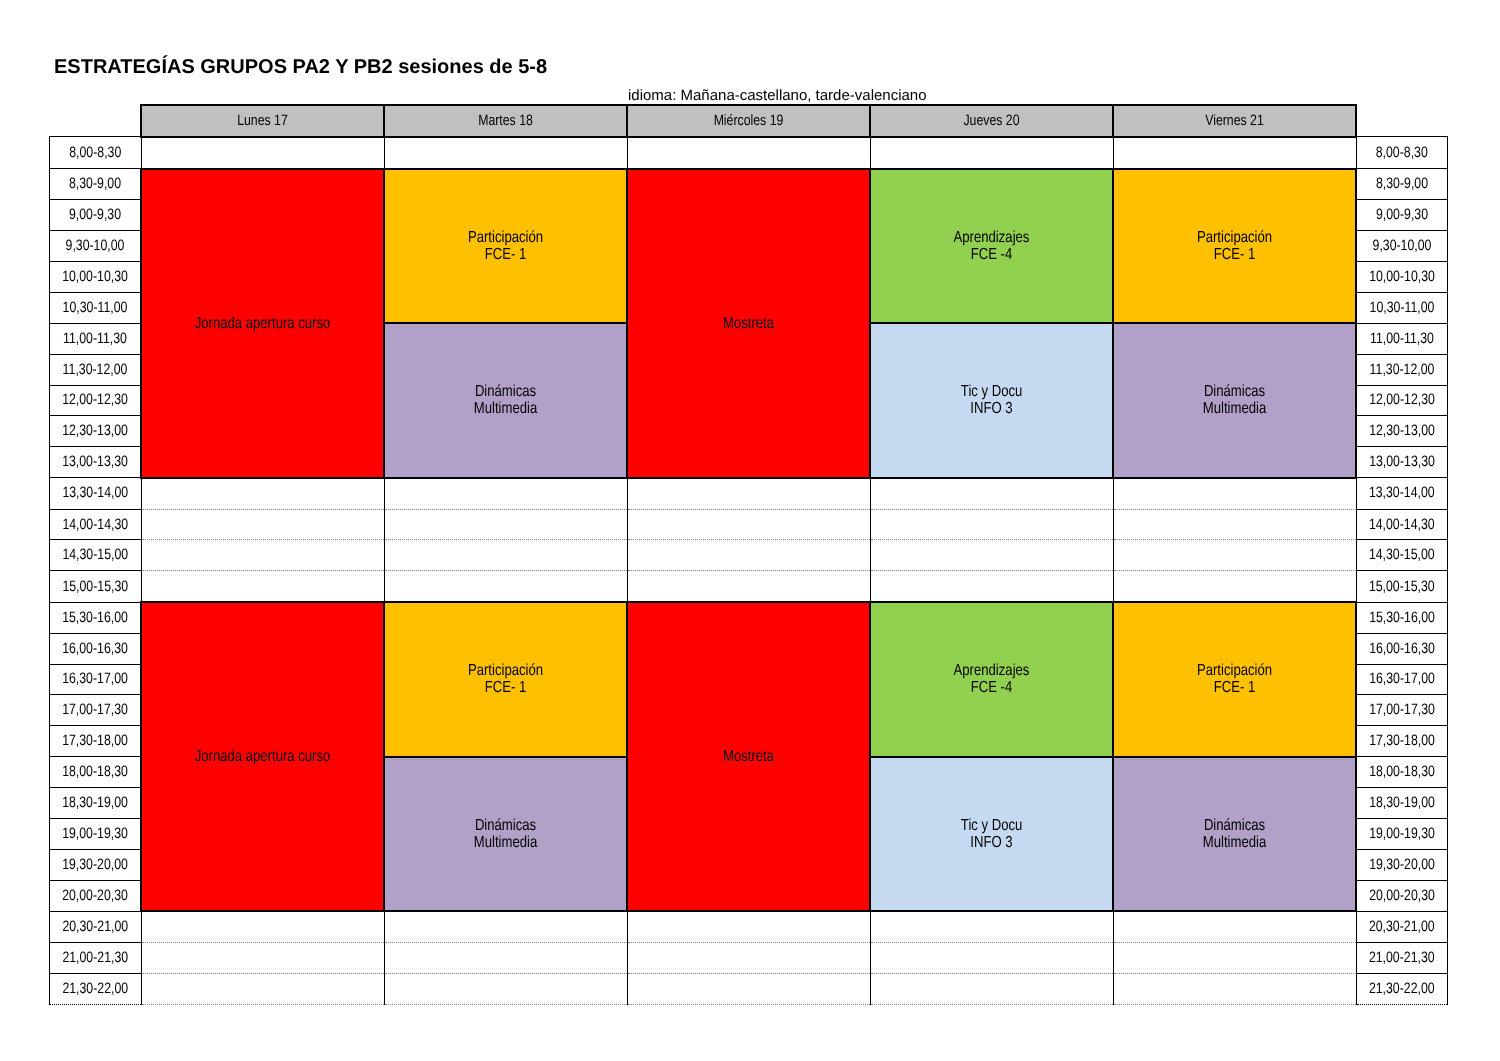ESTRATEGÍAS GRUPOS PA2 Y PB2 sesiones de 5-8
idioma: Mañana-castellano, tarde-valenciano
| | Lunes 17 | Martes 18 | Miércoles 19 | Jueves 20 | Viernes 21 | |
| --- | --- | --- | --- | --- | --- | --- |
| 8,00-8,30 | | | | | | 8,00-8,30 |
| 8,30-9,00 | Jornada apertura curso | Participación FCE- 1 | Mostreta | Aprendizajes FCE -4 | Participación FCE- 1 | 8,30-9,00 |
| 9,00-9,30 | | | | | | 9,00-9,30 |
| 9,30-10,00 | | | | | | 9,30-10,00 |
| 10,00-10,30 | | | | | | 10,00-10,30 |
| 10,30-11,00 | | | | | | 10,30-11,00 |
| 11,00-11,30 | | Dinámicas Multimedia | | Tic y Docu INFO 3 | Dinámicas Multimedia | 11,00-11,30 |
| 11,30-12,00 | | | | | | 11,30-12,00 |
| 12,00-12,30 | | | | | | 12,00-12,30 |
| 12,30-13,00 | | | | | | 12,30-13,00 |
| 13,00-13,30 | | | | | | 13,00-13,30 |
| 13,30-14,00 | | | | | | 13,30-14,00 |
| 14,00-14,30 | | | | | | 14,00-14,30 |
| 14,30-15,00 | | | | | | 14,30-15,00 |
| 15,00-15,30 | | | | | | 15,00-15,30 |
| 15,30-16,00 | Jornada apertura curso | Participación FCE- 1 | Mostreta | Aprendizajes FCE -4 | Participación FCE- 1 | 15,30-16,00 |
| 16,00-16,30 | | | | | | 16,00-16,30 |
| 16,30-17,00 | | | | | | 16,30-17,00 |
| 17,00-17,30 | | | | | | 17,00-17,30 |
| 17,30-18,00 | | | | | | 17,30-18,00 |
| 18,00-18,30 | | Dinámicas Multimedia | | Tic y Docu INFO 3 | Dinámicas Multimedia | 18,00-18,30 |
| 18,30-19,00 | | | | | | 18,30-19,00 |
| 19,00-19,30 | | | | | | 19,00-19,30 |
| 19,30-20,00 | | | | | | 19,30-20,00 |
| 20,00-20,30 | | | | | | 20,00-20,30 |
| 20,30-21,00 | | | | | | 20,30-21,00 |
| 21,00-21,30 | | | | | | 21,00-21,30 |
| 21,30-22,00 | | | | | | 21,30-22,00 |